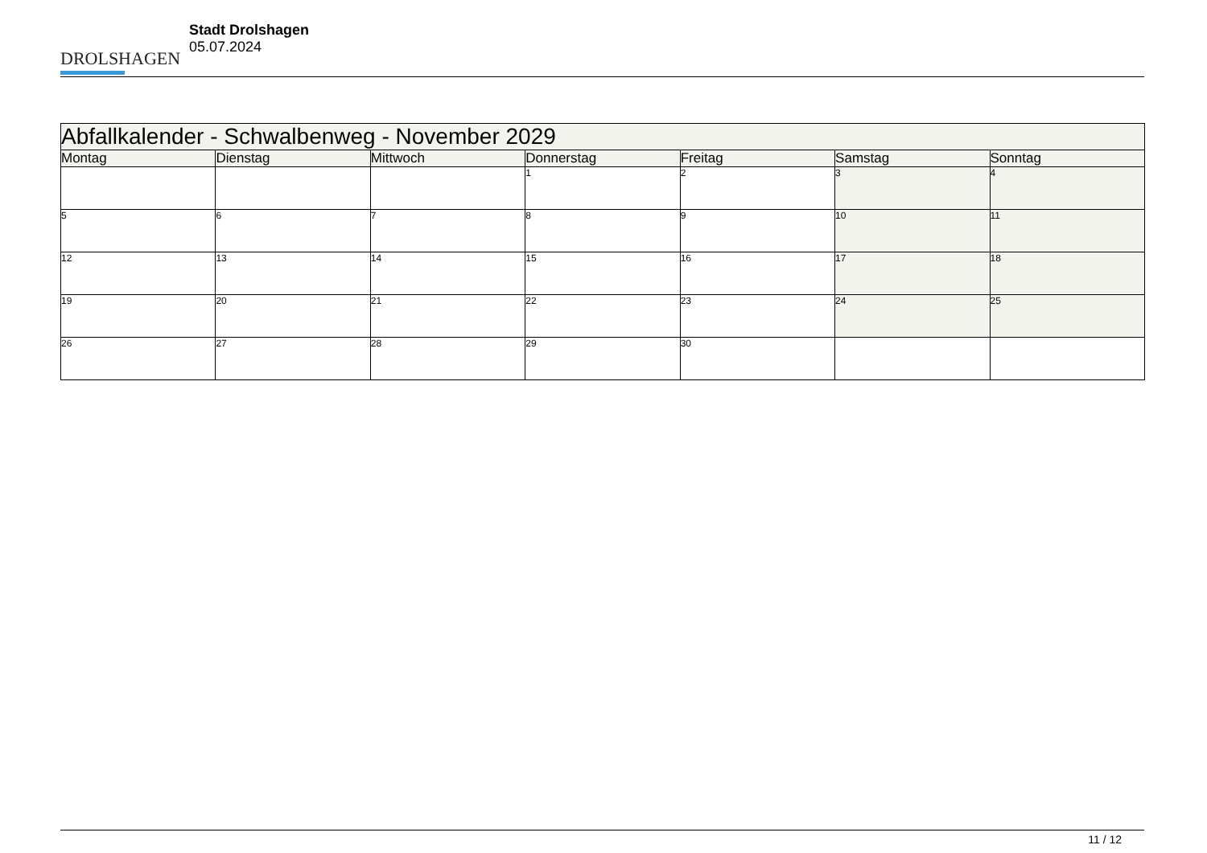DROLSHAGEN
Stadt Drolshagen
05.07.2024
| Abfallkalender - Schwalbenweg - November 2029 | | | | | | |
| --- | --- | --- | --- | --- | --- | --- |
| Montag | Dienstag | Mittwoch | Donnerstag | Freitag | Samstag | Sonntag |
| | | | 1 | 2 | 3 | 4 |
| 5 | 6 | 7 | 8 | 9 | 10 | 11 |
| 12 | 13 | 14 | 15 | 16 | 17 | 18 |
| 19 | 20 | 21 | 22 | 23 | 24 | 25 |
| 26 | 27 | 28 | 29 | 30 | | |
11 / 12